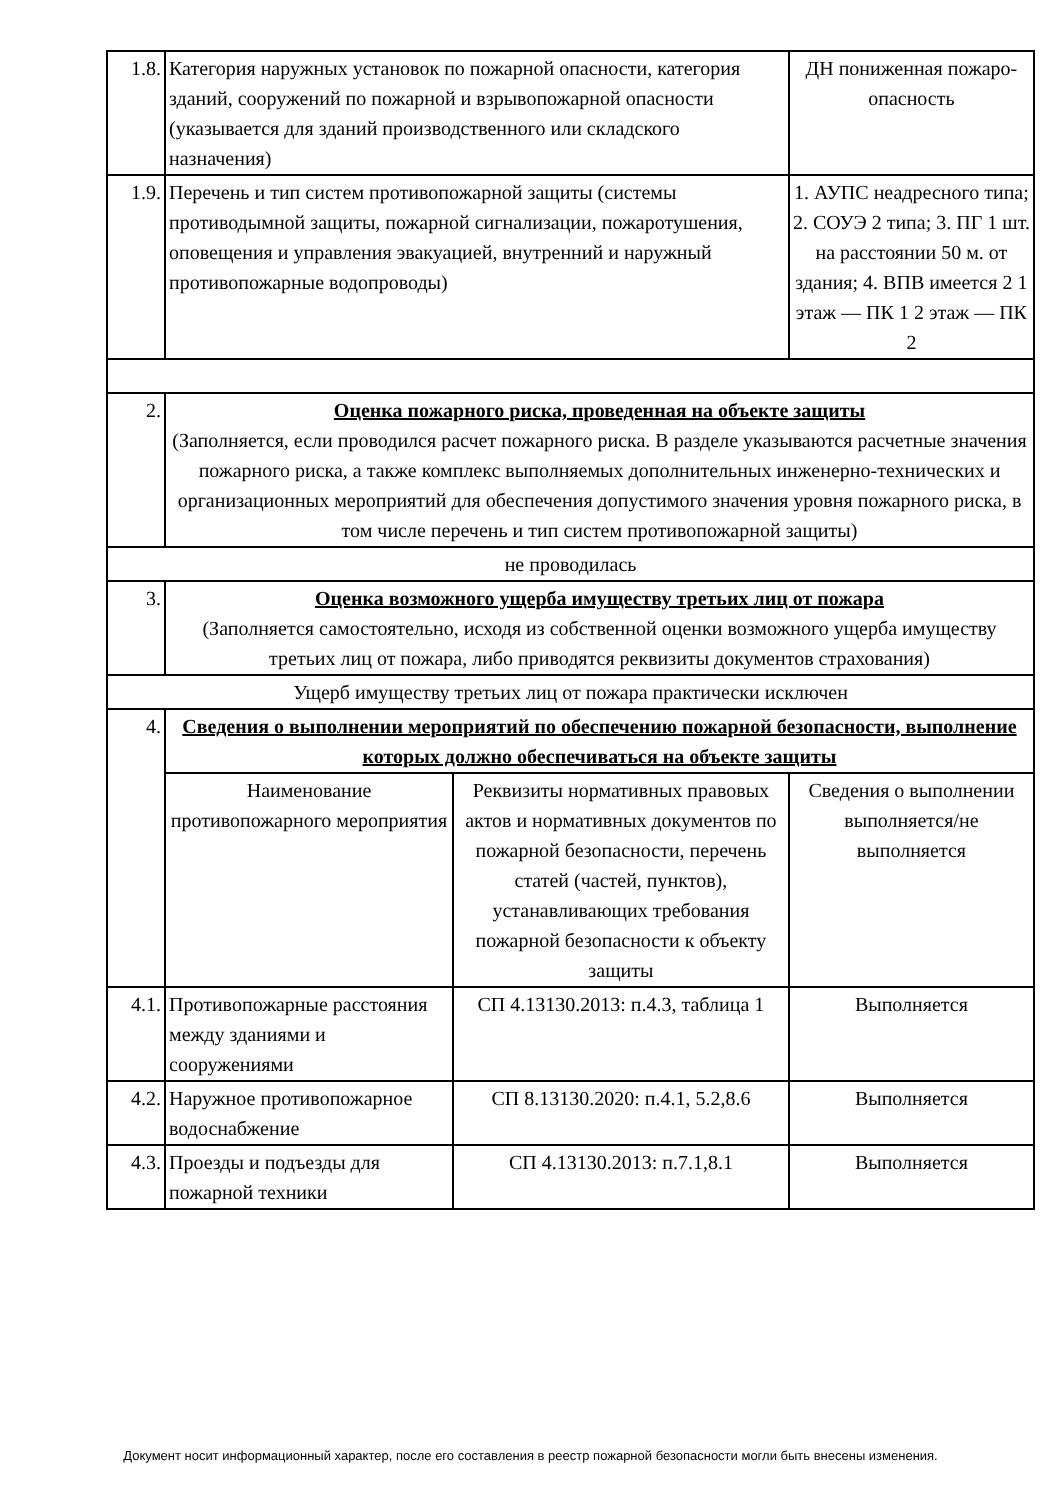| 1.8. | Категория наружных установок по пожарной опасности, категория зданий, сооружений по пожарной и взрывопожарной опасности (указывается для зданий производственного или складского назначения) | | ДН пониженная пожаро-опасность | |
| 1.9. | Перечень и тип систем противопожарной защиты (системы противодымной защиты, пожарной сигнализации, пожаротушения, оповещения и управления эвакуацией, внутренний и наружный противопожарные водопроводы) | | 1. АУПС неадресного типа; 2. СОУЭ 2 типа; 3. ПГ 1 шт. на расстоянии 50 м. от здания; 4. ВПВ имеется 2 1 этаж — ПК 1 2 этаж — ПК 2 | |
| 2. | Оценка пожарного риска, проведенная на объекте защиты (Заполняется, если проводился расчет пожарного риска. В разделе указываются расчетные значения пожарного риска, а также комплекс выполняемых дополнительных инженерно-технических и организационных мероприятий для обеспечения допустимого значения уровня пожарного риска, в том числе перечень и тип систем противопожарной защиты) | | | |
| не проводилась | | | | |
| 3. | Оценка возможного ущерба имуществу третьих лиц от пожара (Заполняется самостоятельно, исходя из собственной оценки возможного ущерба имуществу третьих лиц от пожара, либо приводятся реквизиты документов страхования) | | | |
| Ущерб имуществу третьих лиц от пожара практически исключен | | | | |
| 4. | Сведения о выполнении мероприятий по обеспечению пожарной безопасности, выполнение которых должно обеспечиваться на объекте защиты | | | |
| | Наименование противопожарного мероприятия | Реквизиты нормативных правовых актов и нормативных документов по пожарной безопасности, перечень статей (частей, пунктов), устанавливающих требования пожарной безопасности к объекту защиты | | Сведения о выполнении выполняется/не выполняется |
| 4.1. | Противопожарные расстояния между зданиями и сооружениями | СП 4.13130.2013: п.4.3, таблица 1 | | Выполняется |
| 4.2. | Наружное противопожарное водоснабжение | СП 8.13130.2020: п.4.1, 5.2,8.6 | | Выполняется |
| 4.3. | Проезды и подъезды для пожарной техники | СП 4.13130.2013: п.7.1,8.1 | | Выполняется |
Документ носит информационный характер, после его составления в реестр пожарной безопасности могли быть внесены изменения.